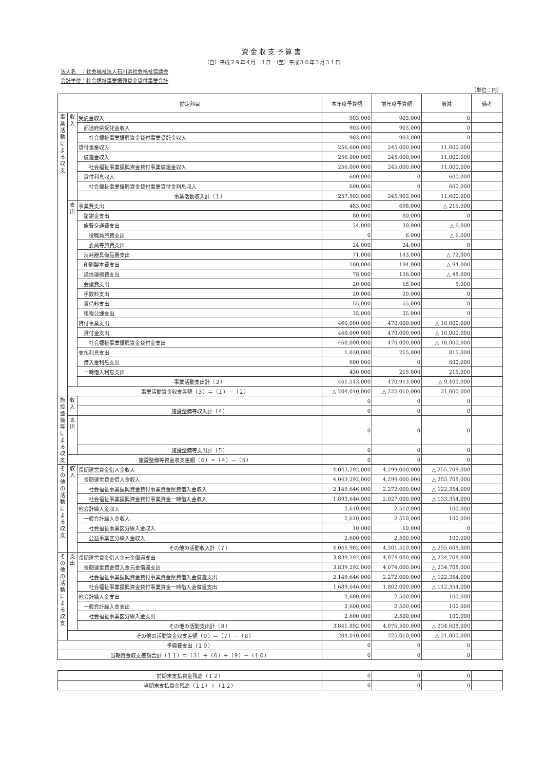資金収支予算書
（自）平成２９年４月　１日　（至）平成３０年３月３１日
法人名　：社会福祉法人石川県社会福祉協議会
会計単位：社会福祉事業振興資金貸付事業会計
（単位：円）
| 勘定科目 | | | 本年度予算額 | 前年度予算額 | 増減 | 備考 |
| --- | --- | --- | --- | --- | --- | --- |
| 事業活動による収支 | 収入 | 受託金収入 | 903,000 | 903,000 | 0 | |
| | | 都道府県受託金収入 | 903,000 | 903,000 | 0 | |
| | | 社会福祉事業振興資金貸付事業受託金収入 | 903,000 | 903,000 | 0 | |
| | | 貸付事業収入 | 256,600,000 | 245,000,000 | 11,600,000 | |
| | | 償還金収入 | 256,000,000 | 245,000,000 | 11,000,000 | |
| | | 社会福祉事業振興資金貸付事業償還金収入 | 256,000,000 | 245,000,000 | 11,000,000 | |
| | | 貸付利息収入 | 600,000 | 0 | 600,000 | |
| | | 社会福祉事業振興資金貸付事業貸付金利息収入 | 600,000 | 0 | 600,000 | |
| | | 事業活動収入計（１） | 257,503,000 | 245,903,000 | 11,600,000 | |
| | 支出 | 事業費支出 | 483,000 | 698,000 | △ 215,000 | |
| | | 諸謝金支出 | 80,000 | 80,000 | 0 | |
| | | 旅費交通費支出 | 24,000 | 30,000 | △ 6,000 | |
| | | 役職員旅費支出 | 0 | 6,000 | △ 6,000 | |
| | | 委員等旅費支出 | 24,000 | 24,000 | 0 | |
| | | 消耗器具備品費支出 | 71,000 | 143,000 | △ 72,000 | |
| | | 印刷製本費支出 | 100,000 | 194,000 | △ 94,000 | |
| | | 通信運搬費支出 | 78,000 | 126,000 | △ 48,000 | |
| | | 会議費支出 | 20,000 | 15,000 | 5,000 | |
| | | 手数料支出 | 20,000 | 20,000 | 0 | |
| | | 賃借料支出 | 55,000 | 55,000 | 0 | |
| | | 租税公課支出 | 35,000 | 35,000 | 0 | |
| | | 貸付事業支出 | 460,000,000 | 470,000,000 | △ 10,000,000 | |
| | | 貸付金支出 | 460,000,000 | 470,000,000 | △ 10,000,000 | |
| | | 社会福祉事業振興資金貸付金支出 | 460,000,000 | 470,000,000 | △ 10,000,000 | |
| | | 支払利息支出 | 1,030,000 | 215,000 | 815,000 | |
| | | 借入金利息支出 | 600,000 | 0 | 600,000 | |
| | | 一時借入利息支出 | 430,000 | 215,000 | 215,000 | |
| | | 事業活動支出計（２） | 461,513,000 | 470,913,000 | △ 9,400,000 | |
| | 事業活動資金収支差額（３）＝（１）－（２） | | △ 204,010,000 | △ 225,010,000 | 21,000,000 | |
| 施設整備等による収支 | 収入 | | 0 | 0 | 0 | |
| | | 施設整備等収入計（４） | 0 | 0 | 0 | |
| | 支出 | | 0 | 0 | 0 | |
| | | 施設整備等支出計（５） | 0 | 0 | 0 | |
| | 施設整備等資金収支差額（６）＝（４）－（５） | | 0 | 0 | 0 | |
| その他の活動による収支 | 収入 | 長期運営資金借入金収入 | 4,043,292,000 | 4,299,000,000 | △ 255,708,000 | |
| | | 長期運営資金借入金収入 | 4,043,292,000 | 4,299,000,000 | △ 255,708,000 | |
| | | 社会福祉事業振興資金貸付事業資金県費借入金収入 | 2,149,646,000 | 2,272,000,000 | △ 122,354,000 | |
| | | 社会福祉事業振興資金貸付事業資金一時借入金収入 | 1,893,646,000 | 2,027,000,000 | △ 133,354,000 | |
| | | 他会計繰入金収入 | 2,610,000 | 2,510,000 | 100,000 | |
| | | 一般会計繰入金収入 | 2,610,000 | 2,510,000 | 100,000 | |
| | | 社会福祉事業区分繰入金収入 | 10,000 | 10,000 | 0 | |
| | | 公益事業区分繰入金収入 | 2,600,000 | 2,500,000 | 100,000 | |
| | | その他の活動収入計（７） | 4,045,902,000 | 4,301,510,000 | △ 255,608,000 | |
| その他の活動による収支 | 支出 | 長期運営資金借入金元金償還支出 | 3,839,292,000 | 4,074,000,000 | △ 234,708,000 | |
| | | 長期運営資金借入金元金償還支出 | 3,839,292,000 | 4,074,000,000 | △ 234,708,000 | |
| | | 社会福祉事業振興資金貸付事業資金県費借入金償還支出 | 2,149,646,000 | 2,272,000,000 | △ 122,354,000 | |
| | | 社会福祉事業振興資金貸付事業資金一時借入金償還支出 | 1,689,646,000 | 1,802,000,000 | △ 112,354,000 | |
| | | 他会計繰入金支出 | 2,600,000 | 2,500,000 | 100,000 | |
| | | 一般会計繰入金支出 | 2,600,000 | 2,500,000 | 100,000 | |
| | | 社会福祉事業区分繰入金支出 | 2,600,000 | 2,500,000 | 100,000 | |
| | | その他の活動支出計（８） | 3,841,892,000 | 4,076,500,000 | △ 234,608,000 | |
| | その他の活動資金収支差額（９）＝（７）－（８） | | 204,010,000 | 225,010,000 | △ 21,000,000 | |
| 予備費支出（１０） | | | 0 | 0 | 0 | |
| 当期資金収支差額合計（１１）＝（３）＋（６）＋（９）－（１０） | | | 0 | 0 | 0 | |
| 前期末支払資金残高（１２） | 0 | 0 | 0 | |
| 当期末支払資金残高（１１）＋（１２） | 0 | 0 | 0 | |